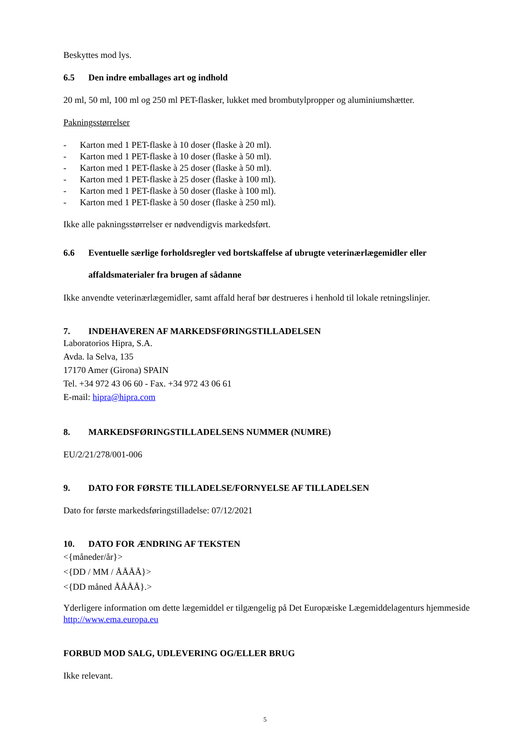Beskyttes mod lys.
6.5 Den indre emballages art og indhold
20 ml, 50 ml, 100 ml og 250 ml PET-flasker, lukket med brombutylpropper og aluminiumshætter.
Pakningsstørrelser
- Karton med 1 PET-flaske à 10 doser (flaske à 20 ml).
- Karton med 1 PET-flaske à 10 doser (flaske à 50 ml).
- Karton med 1 PET-flaske à 25 doser (flaske à 50 ml).
- Karton med 1 PET-flaske à 25 doser (flaske à 100 ml).
- Karton med 1 PET-flaske à 50 doser (flaske à 100 ml).
- Karton med 1 PET-flaske à 50 doser (flaske à 250 ml).
Ikke alle pakningsstørrelser er nødvendigvis markedsført.
6.6 Eventuelle særlige forholdsregler ved bortskaffelse af ubrugte veterinærlægemidler eller affaldsmaterialer fra brugen af sådanne
Ikke anvendte veterinærlægemidler, samt affald heraf bør destrueres i henhold til lokale retningslinjer.
7. INDEHAVEREN AF MARKEDSFØRINGSTILLADELSEN
Laboratorios Hipra, S.A.
Avda. la Selva, 135
17170 Amer (Girona) SPAIN
Tel. +34 972 43 06 60 - Fax. +34 972 43 06 61
E-mail: hipra@hipra.com
8. MARKEDSFØRINGSTILLADELSENS NUMMER (NUMRE)
EU/2/21/278/001-006
9. DATO FOR FØRSTE TILLADELSE/FORNYELSE AF TILLADELSEN
Dato for første markedsføringstilladelse: 07/12/2021
10. DATO FOR ÆNDRING AF TEKSTEN
<{måneder/år}>
<{DD / MM / ÅÅÅÅ}>
<{DD måned ÅÅÅÅ}.>
Yderligere information om dette lægemiddel er tilgængelig på Det Europæiske Lægemiddelagenturs hjemmeside http://www.ema.europa.eu
FORBUD MOD SALG, UDLEVERING OG/ELLER BRUG
Ikke relevant.
5